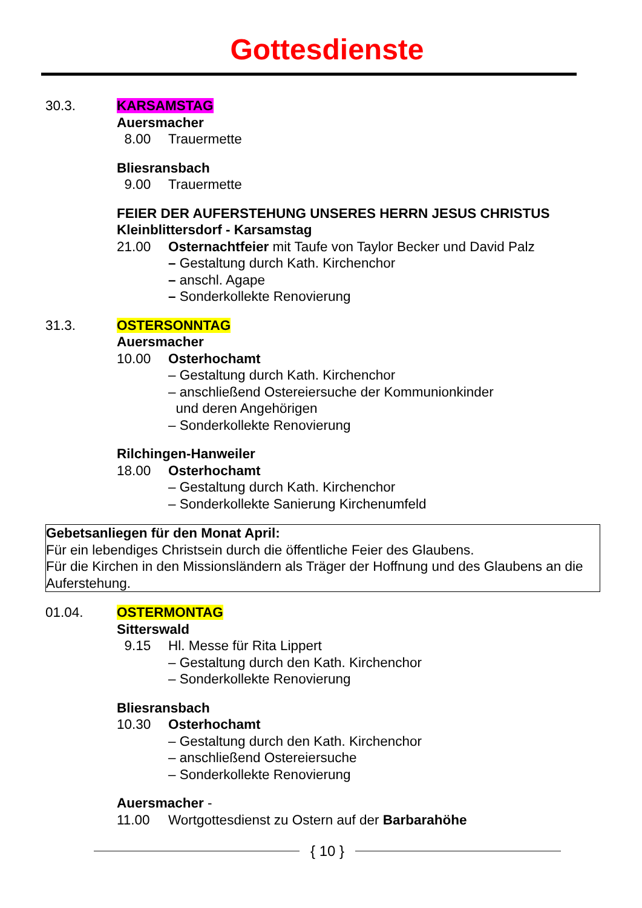Gottesdienste
30.3. KARSAMSTAG
Auersmacher
8.00 Trauermette
Bliesransbach
9.00 Trauermette
FEIER DER AUFERSTEHUNG UNSERES HERRN JESUS CHRISTUS
Kleinblittersdorf - Karsamstag
21.00 Osternachtfeier mit Taufe von Taylor Becker und David Palz
– Gestaltung durch Kath. Kirchenchor
– anschl. Agape
– Sonderkollekte Renovierung
31.3. OSTERSONNTAG
Auersmacher
10.00 Osterhochamt
– Gestaltung durch Kath. Kirchenchor
– anschließend Ostereiersuche der Kommunionkinder
und deren Angehörigen
– Sonderkollekte Renovierung
Rilchingen-Hanweiler
18.00 Osterhochamt
– Gestaltung durch Kath. Kirchenchor
– Sonderkollekte Sanierung Kirchenumfeld
Gebetsanliegen für den Monat April:
Für ein lebendiges Christsein durch die öffentliche Feier des Glaubens.
Für die Kirchen in den Missionsländern als Träger der Hoffnung und des Glaubens an die Auferstehung.
01.04. OSTERMONTAG
Sitterswald
9.15 Hl. Messe für Rita Lippert
– Gestaltung durch den Kath. Kirchenchor
– Sonderkollekte Renovierung
Bliesransbach
10.30 Osterhochamt
– Gestaltung durch den Kath. Kirchenchor
– anschließend Ostereiersuche
– Sonderkollekte Renovierung
Auersmacher -
11.00 Wortgottesdienst zu Ostern auf der Barbarahöhe
{ 10 }